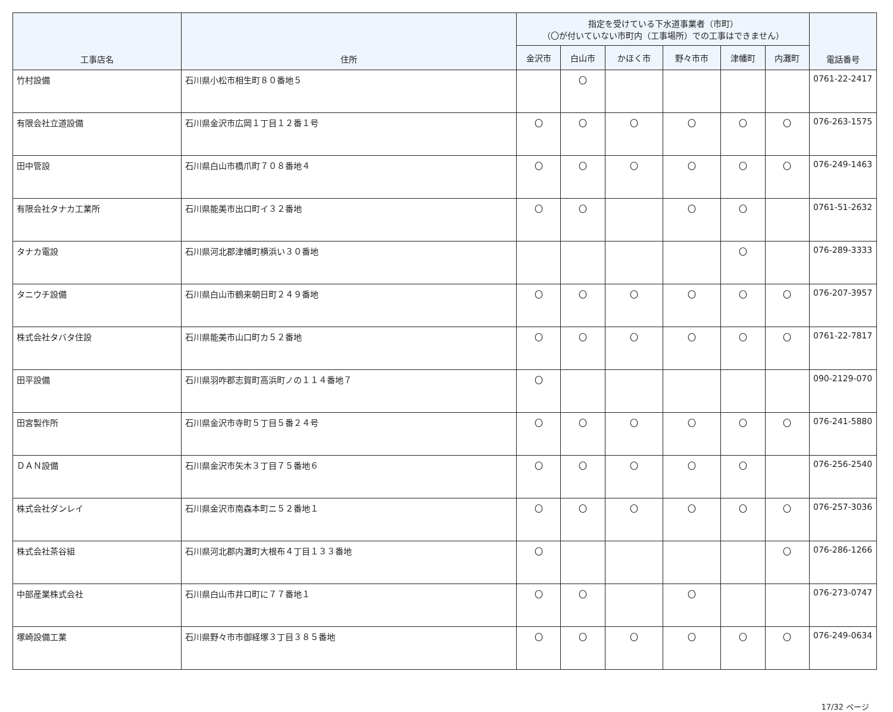| 工事店名 | 住所 | 指定を受けている下水道事業者（市町） （〇が付いていない市町内（工事場所）での工事はできません） | | | | | | 電話番号 |
| --- | --- | --- | --- | --- | --- | --- | --- | --- |
| | | 金沢市 | 白山市 | かほく市 | 野々市市 | 津幡町 | 内灘町 | |
| 竹村設備 | 石川県小松市相生町８０番地５ | | 〇 | | | | | 0761-22-2417 |
| 有限会社立道設備 | 石川県金沢市広岡１丁目１２番１号 | 〇 | 〇 | 〇 | 〇 | 〇 | 〇 | 076-263-1575 |
| 田中管設 | 石川県白山市橋爪町７０８番地４ | 〇 | 〇 | 〇 | 〇 | 〇 | 〇 | 076-249-1463 |
| 有限会社タナカ工業所 | 石川県能美市出口町イ３２番地 | 〇 | 〇 | | 〇 | 〇 | | 0761-51-2632 |
| タナカ電設 | 石川県河北郡津幡町横浜い３０番地 | | | | | 〇 | | 076-289-3333 |
| タニウチ設備 | 石川県白山市鶴来朝日町２４９番地 | 〇 | 〇 | 〇 | 〇 | 〇 | 〇 | 076-207-3957 |
| 株式会社タバタ住設 | 石川県能美市山口町カ５２番地 | 〇 | 〇 | 〇 | 〇 | 〇 | 〇 | 0761-22-7817 |
| 田平設備 | 石川県羽咋郡志賀町高浜町ノの１１４番地７ | 〇 | | | | | | 090-2129-070 |
| 田宮製作所 | 石川県金沢市寺町５丁目５番２４号 | 〇 | 〇 | 〇 | 〇 | 〇 | 〇 | 076-241-5880 |
| ＤＡＮ設備 | 石川県金沢市矢木３丁目７５番地６ | 〇 | 〇 | 〇 | 〇 | 〇 | | 076-256-2540 |
| 株式会社ダンレイ | 石川県金沢市南森本町ニ５２番地１ | 〇 | 〇 | 〇 | 〇 | 〇 | 〇 | 076-257-3036 |
| 株式会社茶谷組 | 石川県河北郡内灘町大根布４丁目１３３番地 | 〇 | | | | | 〇 | 076-286-1266 |
| 中部産業株式会社 | 石川県白山市井口町に７７番地１ | 〇 | 〇 | | 〇 | | | 076-273-0747 |
| 塚崎設備工業 | 石川県野々市市御経塚３丁目３８５番地 | 〇 | 〇 | 〇 | 〇 | 〇 | 〇 | 076-249-0634 |
17/32 ページ